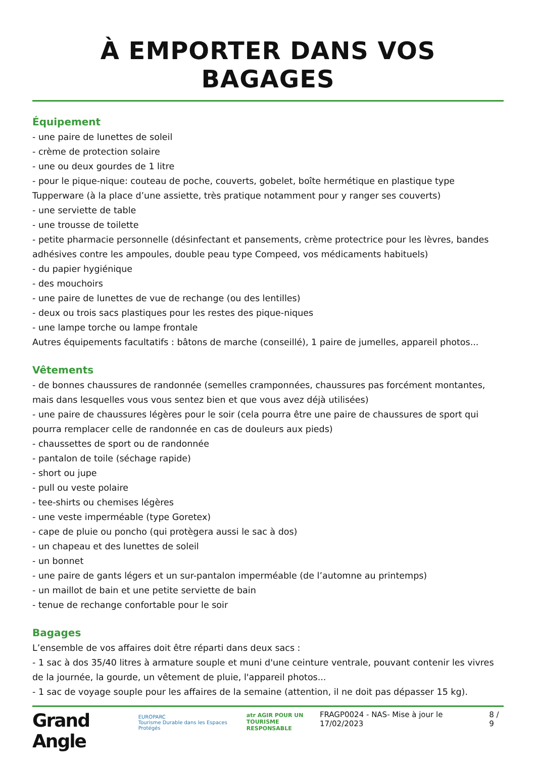À EMPORTER DANS VOS BAGAGES
Équipement
- une paire de lunettes de soleil
- crème de protection solaire
- une ou deux gourdes de 1 litre
- pour le pique-nique: couteau de poche, couverts, gobelet, boîte hermétique en plastique type Tupperware (à la place d’une assiette, très pratique notamment pour y ranger ses couverts)
- une serviette de table
- une trousse de toilette
- petite pharmacie personnelle (désinfectant et pansements, crème protectrice pour les lèvres, bandes adhésives contre les ampoules, double peau type Compeed, vos médicaments habituels)
- du papier hygiénique
- des mouchoirs
- une paire de lunettes de vue de rechange (ou des lentilles)
- deux ou trois sacs plastiques pour les restes des pique-niques
- une lampe torche ou lampe frontale
Autres équipements facultatifs : bâtons de marche (conseillé), 1 paire de jumelles, appareil photos...
Vêtements
- de bonnes chaussures de randonnée (semelles cramponnées, chaussures pas forcément montantes, mais dans lesquelles vous vous sentez bien et que vous avez déjà utilisées)
- une paire de chaussures légères pour le soir (cela pourra être une paire de chaussures de sport qui pourra remplacer celle de randonnée en cas de douleurs aux pieds)
- chaussettes de sport ou de randonnée
- pantalon de toile (séchage rapide)
- short ou jupe
- pull ou veste polaire
- tee-shirts ou chemises légères
- une veste imperméable (type Goretex)
- cape de pluie ou poncho (qui protègera aussi le sac à dos)
- un chapeau et des lunettes de soleil
- un bonnet
- une paire de gants légers et un sur-pantalon imperméable (de l’automne au printemps)
- un maillot de bain et une petite serviette de bain
- tenue de rechange confortable pour le soir
Bagages
L’ensemble de vos affaires doit être réparti dans deux sacs :
- 1 sac à dos 35/40 litres à armature souple et muni d'une ceinture ventrale, pouvant contenir les vivres de la journée, la gourde, un vêtement de pluie, l'appareil photos...
- 1 sac de voyage souple pour les affaires de la semaine (attention, il ne doit pas dépasser 15 kg).
Grand Angle EUROPARC
Tourisme Durable dans les Espaces Protégés atr AGIR POUR UN
TOURISME RESPONSABLE FRAGP0024 - NAS- Mise à jour le 17/02/2023 8 / 9